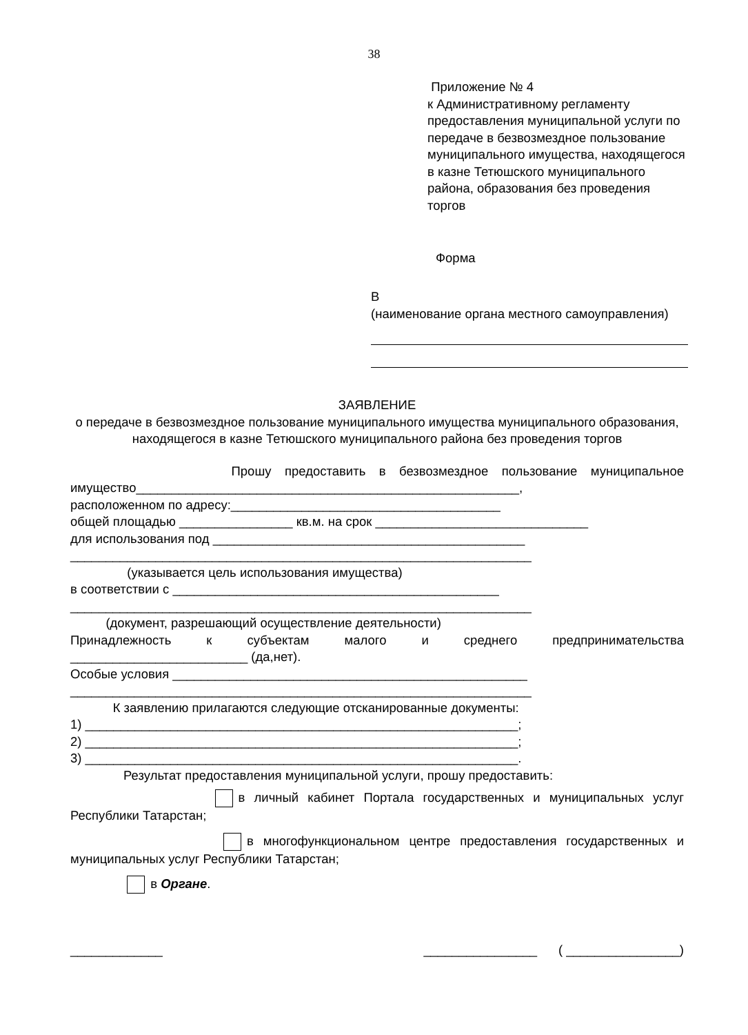38
Приложение № 4
к Административному регламенту предоставления муниципальной услуги по передаче в безвозмездное пользование муниципального имущества, находящегося в казне Тетюшского муниципального района, образования без проведения торгов
Форма
В
(наименование органа местного самоуправления)
ЗАЯВЛЕНИЕ
о передаче в безвозмездное пользование муниципального имущества муниципального образования, находящегося в казне Тетюшского муниципального района без проведения торгов
Прошу предоставить в безвозмездное пользование муниципальное
имущество______________________________________________________,
расположенном по адресу:______________________________________
общей площадью ________________ кв.м. на срок ______________________________
для использования под ____________________________________________
_________________________________________________________________
(указывается цель использования имущества)
в соответствии с ______________________________________________
_________________________________________________________________
(документ, разрешающий осуществление деятельности)
Принадлежность к субъектам малого и среднего предпринимательства
_________________________ (да,нет).
Особые условия __________________________________________________
_________________________________________________________________
К заявлению прилагаются следующие отсканированные документы:
1) _____________________________________________________________;
2) _____________________________________________________________;
3) _____________________________________________________________.
Результат предоставления муниципальной услуги, прошу предоставить:
в личный кабинет Портала государственных и муниципальных услуг
Республики Татарстан;
в многофункциональном центре предоставления государственных и
муниципальных услуг Республики Татарстан;
в Органе.
_____________ ________________ ( ________________)